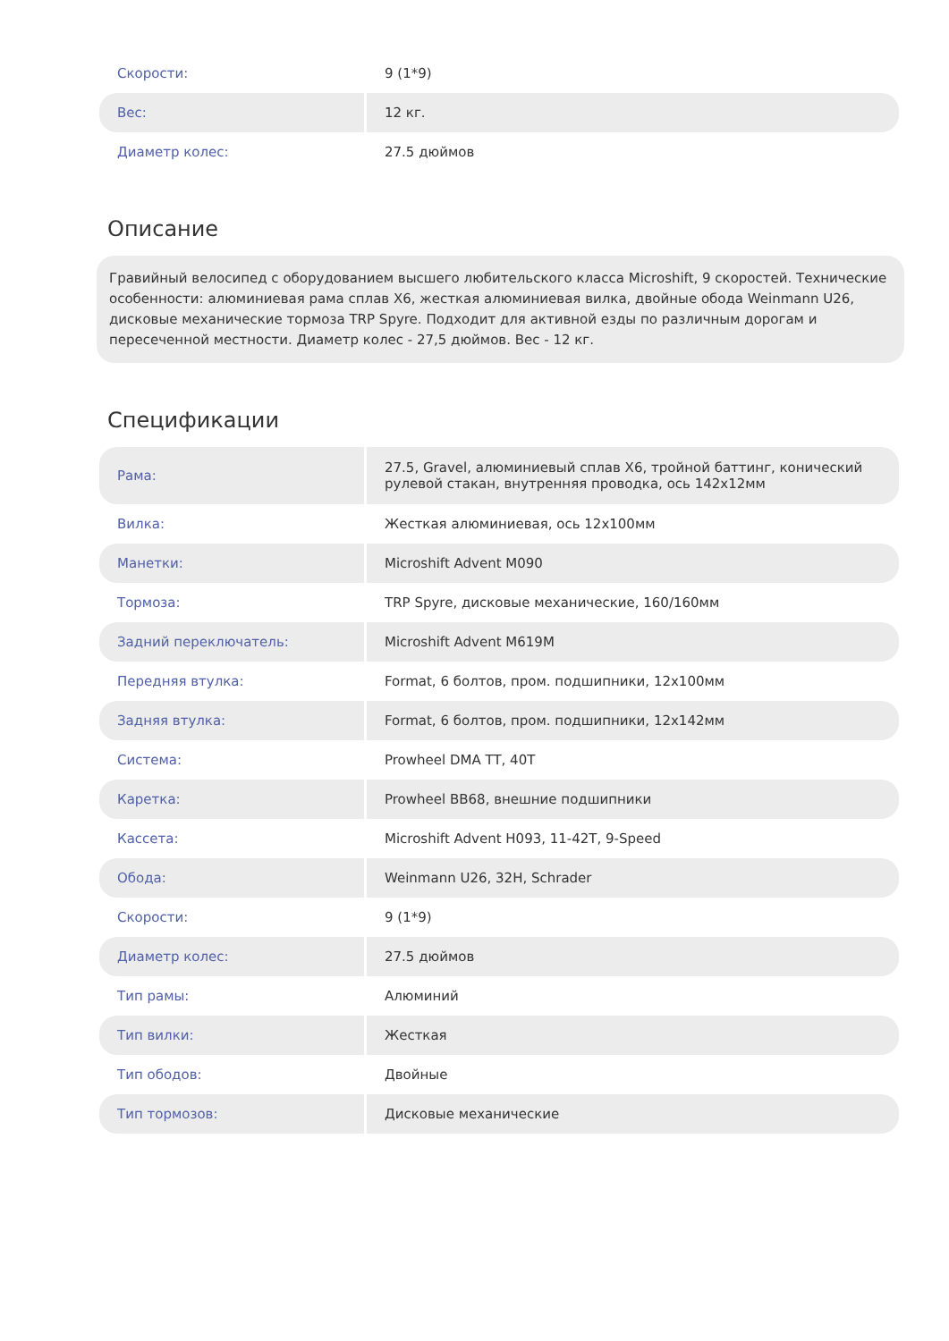| Скорости: | 9 (1*9) |
| Вес: | 12 кг. |
| Диаметр колес: | 27.5 дюймов |
Описание
Гравийный велосипед с оборудованием высшего любительского класса Microshift, 9 скоростей. Технические особенности: алюминиевая рама сплав X6, жесткая алюминиевая вилка, двойные обода Weinmann U26, дисковые механические тормоза TRP Spyre. Подходит для активной езды по различным дорогам и пересеченной местности. Диаметр колес - 27,5 дюймов. Вес - 12 кг.
Спецификации
| Рама: | 27.5, Gravel, алюминиевый сплав X6, тройной баттинг, конический рулевой стакан, внутренняя проводка, ось 142x12мм |
| Вилка: | Жесткая алюминиевая, ось 12x100мм |
| Манетки: | Microshift Advent M090 |
| Тормоза: | TRP Spyre, дисковые механические, 160/160мм |
| Задний переключатель: | Microshift Advent M619M |
| Передняя втулка: | Format, 6 болтов, пром. подшипники, 12x100мм |
| Задняя втулка: | Format, 6 болтов, пром. подшипники, 12x142мм |
| Система: | Prowheel DMA TT, 40T |
| Каретка: | Prowheel BB68, внешние подшипники |
| Кассета: | Microshift Advent H093, 11-42T, 9-Speed |
| Обода: | Weinmann U26, 32H, Schrader |
| Скорости: | 9 (1*9) |
| Диаметр колес: | 27.5 дюймов |
| Тип рамы: | Алюминий |
| Тип вилки: | Жесткая |
| Тип ободов: | Двойные |
| Тип тормозов: | Дисковые механические |